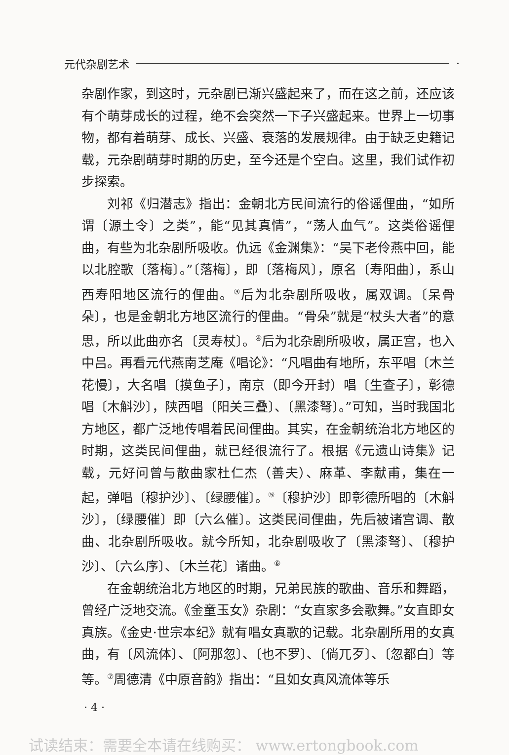元代杂剧艺术 ·
杂剧作家，到这时，元杂剧已渐兴盛起来了，而在这之前，还应该有个萌芽成长的过程，绝不会突然一下子兴盛起来。世界上一切事物，都有着萌芽、成长、兴盛、衰落的发展规律。由于缺乏史籍记载，元杂剧萌芽时期的历史，至今还是个空白。这里，我们试作初步探索。
刘祁《归潜志》指出：金朝北方民间流行的俗谣俚曲，“如所谓〔源土令〕之类”，能“见其真情”，“荡人血气”。这类俗谣俚曲，有些为北杂剧所吸收。仇远《金渊集》：“吴下老伶燕中回，能以北腔歌〔落梅〕。”〔落梅〕，即〔落梅风〕，原名〔寿阳曲〕，系山西寿阳地区流行的俚曲。<sup>③</sup>后为北杂剧所吸收，属双调。〔呆骨朵〕，也是金朝北方地区流行的俚曲。“骨朵”就是“杖头大者”的意思，所以此曲亦名〔灵寿杖〕。<sup>④</sup>后为北杂剧所吸收，属正宫，也入中吕。再看元代燕南芝庵《唱论》：“凡唱曲有地所，东平唱〔木兰花慢〕，大名唱〔摸鱼子〕，南京（即今开封）唱〔生查子〕，彰德唱〔木斛沙〕，陕西唱〔阳关三叠〕、〔黑漆弩〕。”可知，当时我国北方地区，都广泛地传唱着民间俚曲。其实，在金朝统治北方地区的时期，这类民间俚曲，就已经很流行了。根据《元遗山诗集》记载，元好问曾与散曲家杜仁杰（善夫）、麻革、李献甫，集在一起，弹唱〔穆护沙〕、〔绿腰催〕。<sup>⑤</sup>〔穆护沙〕即彰德所唱的〔木斛沙〕，〔绿腰催〕即〔六么催〕。这类民间俚曲，先后被诸宫调、散曲、北杂剧所吸收。就今所知，北杂剧吸收了〔黑漆弩〕、〔穆护沙〕、〔六么序〕、〔木兰花〕诸曲。<sup>⑥</sup>
在金朝统治北方地区的时期，兄弟民族的歌曲、音乐和舞蹈，曾经广泛地交流。《金童玉女》杂剧：“女直家多会歌舞。”女直即女真族。《金史·世宗本纪》就有唱女真歌的记载。北杂剧所用的女真曲，有〔风流体〕、〔阿那忽〕、〔也不罗〕、〔倘兀歹〕、〔忽都白〕等等。<sup>⑦</sup>周德清《中原音韵》指出：“且如女真风流体等乐
· 4 ·
试读结束：需要全本请在线购买： www.ertongbook.com